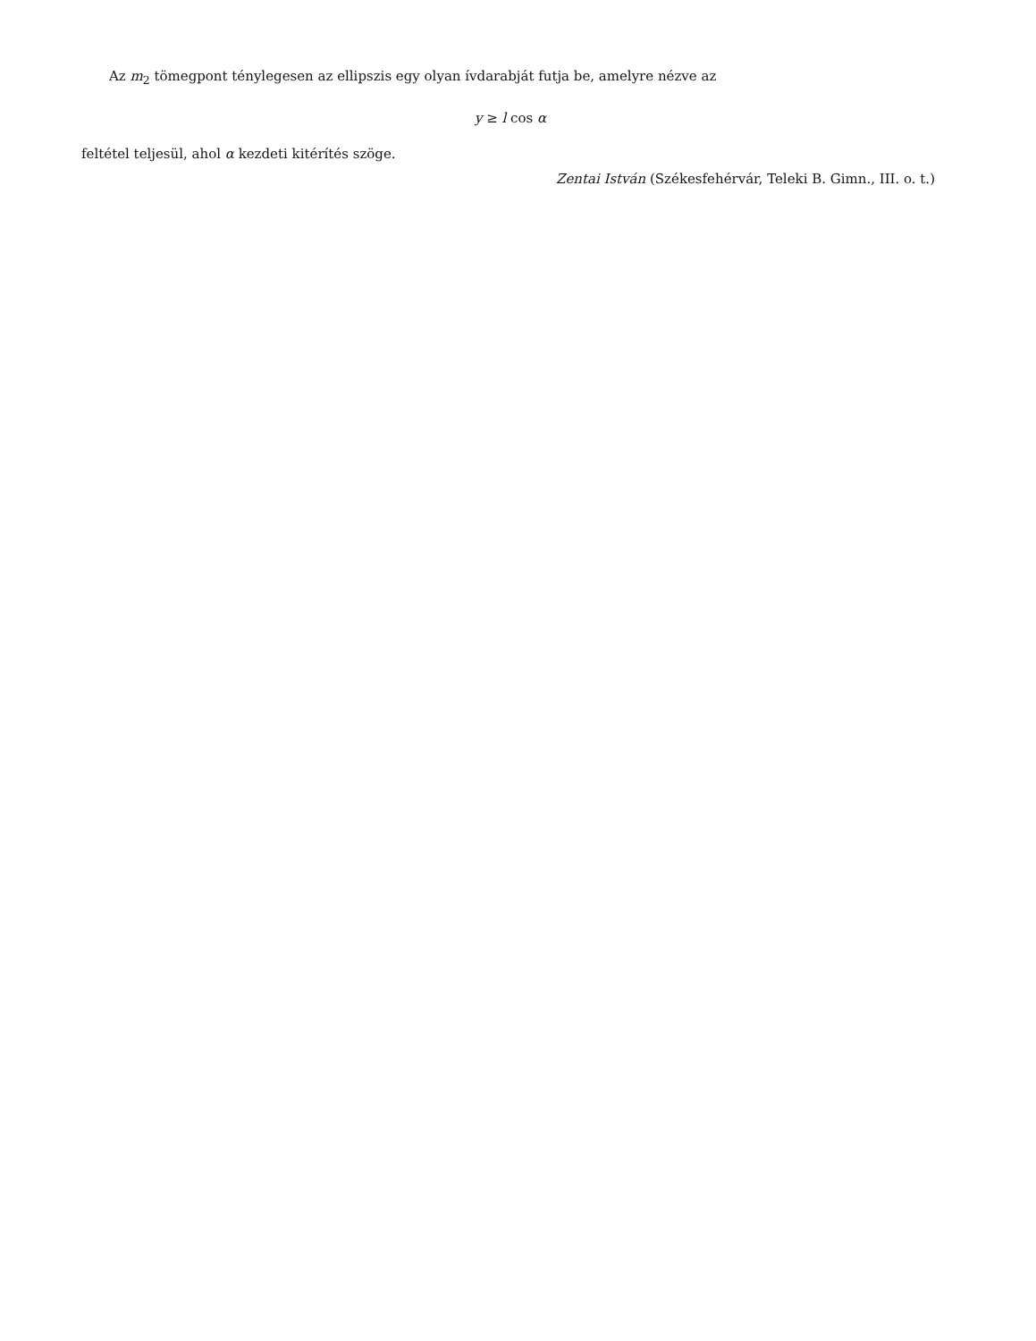Az m<sub>2</sub> tömegpont ténylegesen az ellipszis egy olyan ívdarabját futja be, amelyre nézve az
y ≥ l cos α
feltétel teljesül, ahol α kezdeti kitérítés szöge.
Zentai István (Székesfehérvár, Teleki B. Gimn., III. o. t.)